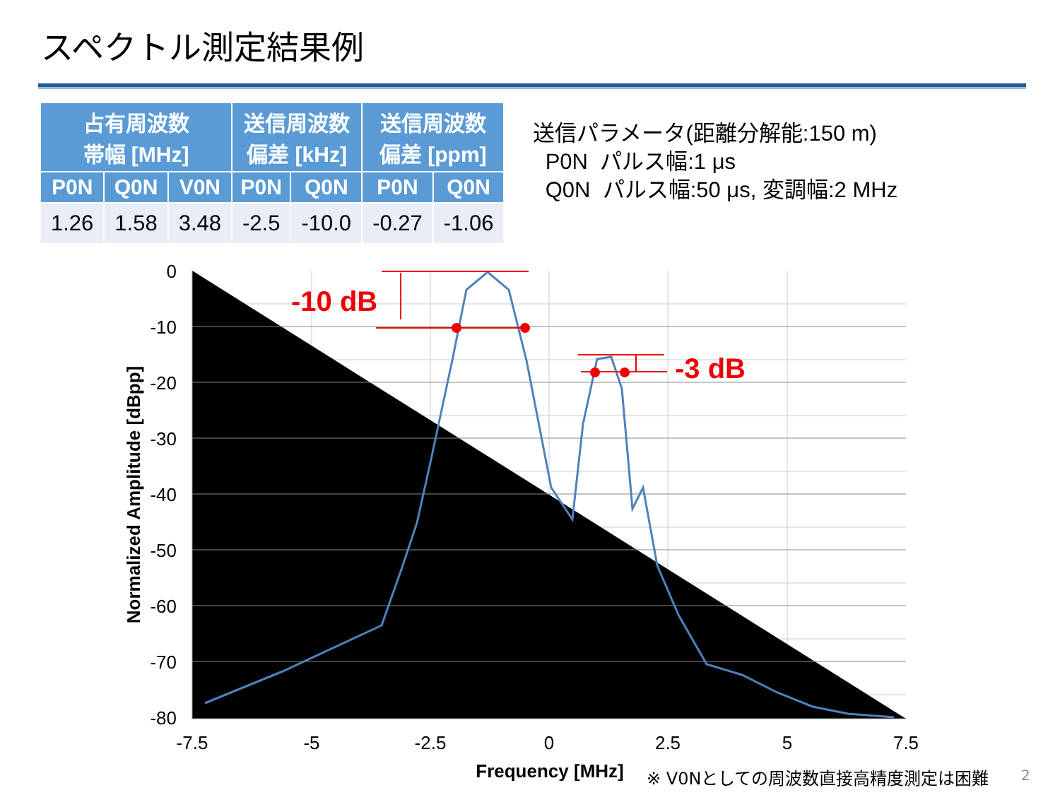スペクトル測定結果例
| 占有周波数 帯幅 [MHz] | | | 送信周波数 偏差 [kHz] | | 送信周波数 偏差 [ppm] | |
| --- | --- | --- | --- | --- | --- | --- |
| P0N | Q0N | V0N | P0N | Q0N | P0N | Q0N |
| 1.26 | 1.58 | 3.48 | -2.5 | -10.0 | -0.27 | -1.06 |
送信パラメータ(距離分解能:150 m)
P0N パルス幅:1 μs
Q0N パルス幅:50 μs, 変調幅:2 MHz
0
-10
-20
-30
-40
-50
-60
-70
-80
-7.5
-5
-2.5
0
2.5
5
7.5
Frequency [MHz]
Normalized Amplitude [dBpp]
-10 dB
-3 dB
※ V0Nとしての周波数直接高精度測定は困難
2